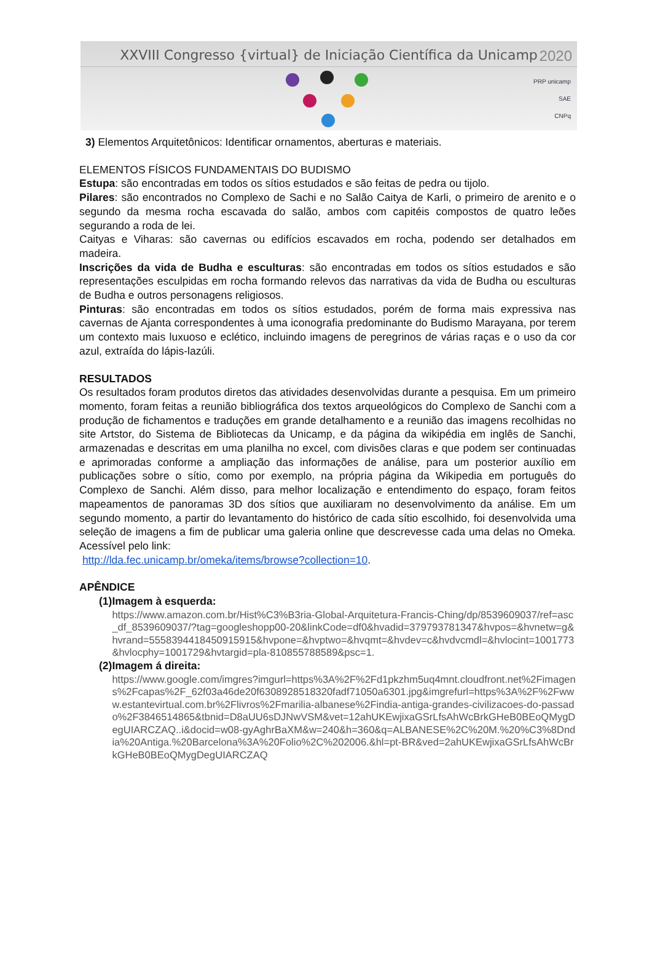XXVIII Congresso {virtual} de Iniciação Científica da Unicamp
2020
PRP unicamp
SAE
CNPq
3) Elementos Arquitetônicos: Identificar ornamentos, aberturas e materiais.
ELEMENTOS FÍSICOS FUNDAMENTAIS DO BUDISMO
Estupa: são encontradas em todos os sítios estudados e são feitas de pedra ou tijolo.
Pilares: são encontrados no Complexo de Sachi e no Salão Caitya de Karli, o primeiro de arenito e o segundo da mesma rocha escavada do salão, ambos com capitéis compostos de quatro leões segurando a roda de lei.
Caityas e Viharas: são cavernas ou edifícios escavados em rocha, podendo ser detalhados em madeira.
Inscrições da vida de Budha e esculturas: são encontradas em todos os sítios estudados e são representações esculpidas em rocha formando relevos das narrativas da vida de Budha ou esculturas de Budha e outros personagens religiosos.
Pinturas: são encontradas em todos os sítios estudados, porém de forma mais expressiva nas cavernas de Ajanta correspondentes à uma iconografia predominante do Budismo Marayana, por terem um contexto mais luxuoso e eclético, incluindo imagens de peregrinos de várias raças e o uso da cor azul, extraída do lápis-lazúli.
RESULTADOS
Os resultados foram produtos diretos das atividades desenvolvidas durante a pesquisa. Em um primeiro momento, foram feitas a reunião bibliográfica dos textos arqueológicos do Complexo de Sanchi com a produção de fichamentos e traduções em grande detalhamento e a reunião das imagens recolhidas no site Artstor, do Sistema de Bibliotecas da Unicamp, e da página da wikipédia em inglês de Sanchi, armazenadas e descritas em uma planilha no excel, com divisões claras e que podem ser continuadas e aprimoradas conforme a ampliação das informações de análise, para um posterior auxílio em publicações sobre o sítio, como por exemplo, na própria página da Wikipedia em português do Complexo de Sanchi. Além disso, para melhor localização e entendimento do espaço, foram feitos mapeamentos de panoramas 3D dos sítios que auxiliaram no desenvolvimento da análise. Em um segundo momento, a partir do levantamento do histórico de cada sítio escolhido, foi desenvolvida uma seleção de imagens a fim de publicar uma galeria online que descrevesse cada uma delas no Omeka. Acessível pelo link:
http://lda.fec.unicamp.br/omeka/items/browse?collection=10.
APÊNDICE
(1) Imagem à esquerda:
https://www.amazon.com.br/Hist%C3%B3ria-Global-Arquitetura-Francis-Ching/dp/8539609037/ref=asc_df_8539609037/?tag=googleshopp00-20&linkCode=df0&hvadid=379793781347&hvpos=&hvnetw=g&hvrand=5558394418450915915&hvpone=&hvptwo=&hvqmt=&hvdev=c&hvdvcmdl=&hvlocint=1001773&hvlocphy=1001729&hvtargid=pla-810855788589&psc=1.
(2) Imagem á direita:
https://www.google.com/imgres?imgurl=https%3A%2F%2Fd1pkzhm5uq4mnt.cloudfront.net%2Fimagens%2Fcapas%2F_62f03a46de20f6308928518320fadf71050a6301.jpg&imgrefurl=https%3A%2F%2Fwww.estantevirtual.com.br%2Flivros%2Fmarilia-albanese%2Findia-antiga-grandes-civilizacoes-do-passado%2F3846514865&tbnid=D8aUU6sDJNwVSM&vet=12ahUKEwjixaGSrLfsAhWcBrkGHeB0BEoQMygDegUIARCZAQ..i&docid=w08-gyAghrBaXM&w=240&h=360&q=ALBANESE%2C%20M.%20%C3%8Dndia%20Antiga.%20Barcelona%3A%20Folio%2C%202006.&hl=pt-BR&ved=2ahUKEwjixaGSrLfsAhWcBrkGHeB0BEoQMygDegUIARCZAQ